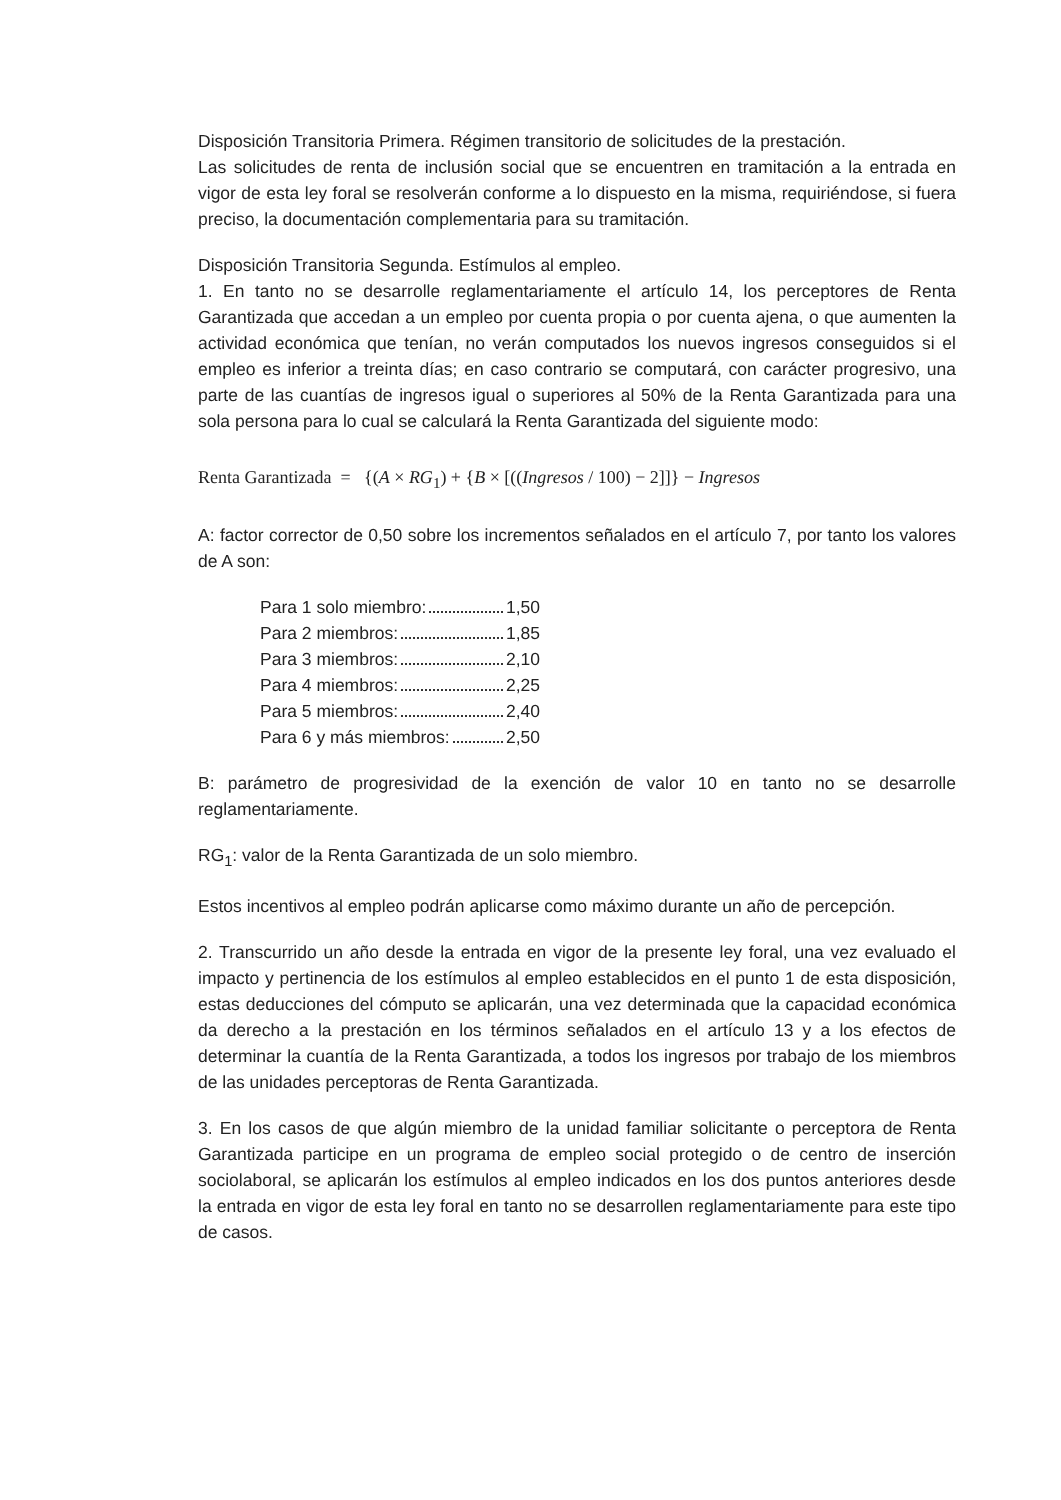Disposición Transitoria Primera. Régimen transitorio de solicitudes de la prestación.
Las solicitudes de renta de inclusión social que se encuentren en tramitación a la entrada en vigor de esta ley foral se resolverán conforme a lo dispuesto en la misma, requiriéndose, si fuera preciso, la documentación complementaria para su tramitación.
Disposición Transitoria Segunda. Estímulos al empleo.
1. En tanto no se desarrolle reglamentariamente el artículo 14, los perceptores de Renta Garantizada que accedan a un empleo por cuenta propia o por cuenta ajena, o que aumenten la actividad económica que tenían, no verán computados los nuevos ingresos conseguidos si el empleo es inferior a treinta días; en caso contrario se computará, con carácter progresivo, una parte de las cuantías de ingresos igual o superiores al 50% de la Renta Garantizada para una sola persona para lo cual se calculará la Renta Garantizada del siguiente modo:
Renta Garantizada = {(A × RG<sub>1</sub>) + {B × [((Ingresos / 100) − 2]]} − Ingresos
A: factor corrector de 0,50 sobre los incrementos señalados en el artículo 7, por tanto los valores de A son:
Para 1 solo miembro: 1,50
Para 2 miembros: 1,85
Para 3 miembros: 2,10
Para 4 miembros: 2,25
Para 5 miembros: 2,40
Para 6 y más miembros: 2,50
B: parámetro de progresividad de la exención de valor 10 en tanto no se desarrolle reglamentariamente.
RG<sub>1</sub>: valor de la Renta Garantizada de un solo miembro.
Estos incentivos al empleo podrán aplicarse como máximo durante un año de percepción.
2. Transcurrido un año desde la entrada en vigor de la presente ley foral, una vez evaluado el impacto y pertinencia de los estímulos al empleo establecidos en el punto 1 de esta disposición, estas deducciones del cómputo se aplicarán, una vez determinada que la capacidad económica da derecho a la prestación en los términos señalados en el artículo 13 y a los efectos de determinar la cuantía de la Renta Garantizada, a todos los ingresos por trabajo de los miembros de las unidades perceptoras de Renta Garantizada.
3. En los casos de que algún miembro de la unidad familiar solicitante o perceptora de Renta Garantizada participe en un programa de empleo social protegido o de centro de inserción sociolaboral, se aplicarán los estímulos al empleo indicados en los dos puntos anteriores desde la entrada en vigor de esta ley foral en tanto no se desarrollen reglamentariamente para este tipo de casos.